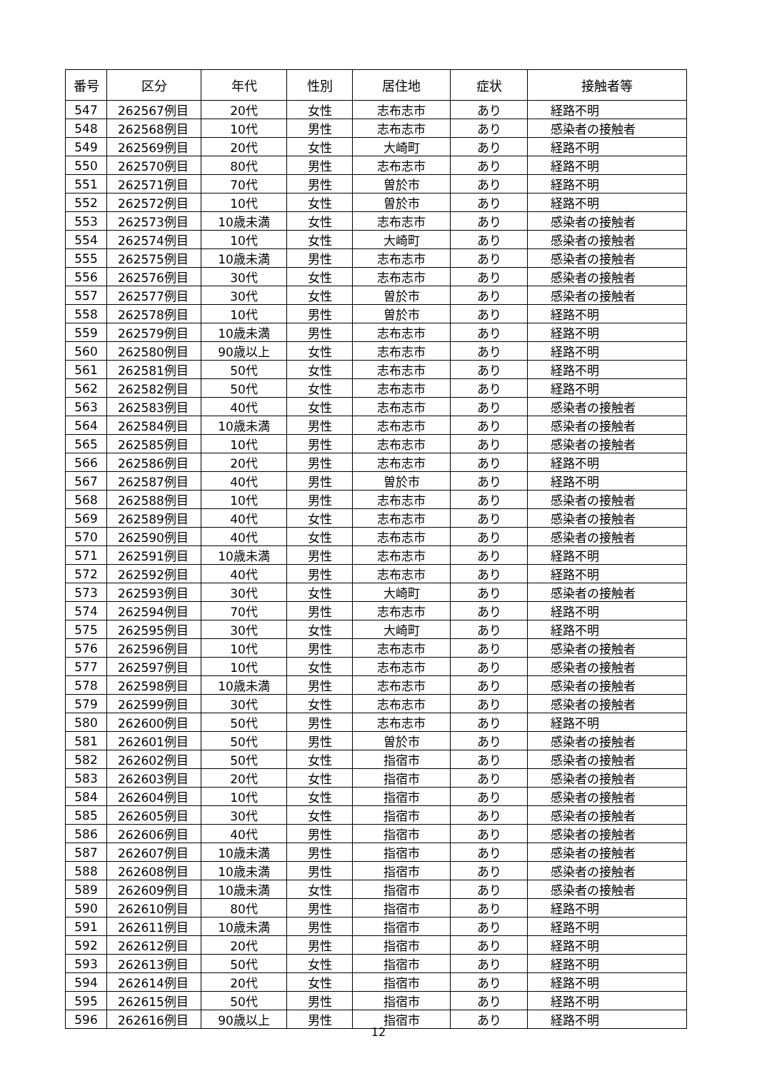| 番号 | 区分 | 年代 | 性別 | 居住地 | 症状 | 接触者等 |
| --- | --- | --- | --- | --- | --- | --- |
| 547 | 262567例目 | 20代 | 女性 | 志布志市 | あり | 経路不明 |
| 548 | 262568例目 | 10代 | 男性 | 志布志市 | あり | 感染者の接触者 |
| 549 | 262569例目 | 20代 | 女性 | 大崎町 | あり | 経路不明 |
| 550 | 262570例目 | 80代 | 男性 | 志布志市 | あり | 経路不明 |
| 551 | 262571例目 | 70代 | 男性 | 曽於市 | あり | 経路不明 |
| 552 | 262572例目 | 10代 | 女性 | 曽於市 | あり | 経路不明 |
| 553 | 262573例目 | 10歳未満 | 女性 | 志布志市 | あり | 感染者の接触者 |
| 554 | 262574例目 | 10代 | 女性 | 大崎町 | あり | 感染者の接触者 |
| 555 | 262575例目 | 10歳未満 | 男性 | 志布志市 | あり | 感染者の接触者 |
| 556 | 262576例目 | 30代 | 女性 | 志布志市 | あり | 感染者の接触者 |
| 557 | 262577例目 | 30代 | 女性 | 曽於市 | あり | 感染者の接触者 |
| 558 | 262578例目 | 10代 | 男性 | 曽於市 | あり | 経路不明 |
| 559 | 262579例目 | 10歳未満 | 男性 | 志布志市 | あり | 経路不明 |
| 560 | 262580例目 | 90歳以上 | 女性 | 志布志市 | あり | 経路不明 |
| 561 | 262581例目 | 50代 | 女性 | 志布志市 | あり | 経路不明 |
| 562 | 262582例目 | 50代 | 女性 | 志布志市 | あり | 経路不明 |
| 563 | 262583例目 | 40代 | 女性 | 志布志市 | あり | 感染者の接触者 |
| 564 | 262584例目 | 10歳未満 | 男性 | 志布志市 | あり | 感染者の接触者 |
| 565 | 262585例目 | 10代 | 男性 | 志布志市 | あり | 感染者の接触者 |
| 566 | 262586例目 | 20代 | 男性 | 志布志市 | あり | 経路不明 |
| 567 | 262587例目 | 40代 | 男性 | 曽於市 | あり | 経路不明 |
| 568 | 262588例目 | 10代 | 男性 | 志布志市 | あり | 感染者の接触者 |
| 569 | 262589例目 | 40代 | 女性 | 志布志市 | あり | 感染者の接触者 |
| 570 | 262590例目 | 40代 | 女性 | 志布志市 | あり | 感染者の接触者 |
| 571 | 262591例目 | 10歳未満 | 男性 | 志布志市 | あり | 経路不明 |
| 572 | 262592例目 | 40代 | 男性 | 志布志市 | あり | 経路不明 |
| 573 | 262593例目 | 30代 | 女性 | 大崎町 | あり | 感染者の接触者 |
| 574 | 262594例目 | 70代 | 男性 | 志布志市 | あり | 経路不明 |
| 575 | 262595例目 | 30代 | 女性 | 大崎町 | あり | 経路不明 |
| 576 | 262596例目 | 10代 | 男性 | 志布志市 | あり | 感染者の接触者 |
| 577 | 262597例目 | 10代 | 女性 | 志布志市 | あり | 感染者の接触者 |
| 578 | 262598例目 | 10歳未満 | 男性 | 志布志市 | あり | 感染者の接触者 |
| 579 | 262599例目 | 30代 | 女性 | 志布志市 | あり | 感染者の接触者 |
| 580 | 262600例目 | 50代 | 男性 | 志布志市 | あり | 経路不明 |
| 581 | 262601例目 | 50代 | 男性 | 曽於市 | あり | 感染者の接触者 |
| 582 | 262602例目 | 50代 | 女性 | 指宿市 | あり | 感染者の接触者 |
| 583 | 262603例目 | 20代 | 女性 | 指宿市 | あり | 感染者の接触者 |
| 584 | 262604例目 | 10代 | 女性 | 指宿市 | あり | 感染者の接触者 |
| 585 | 262605例目 | 30代 | 女性 | 指宿市 | あり | 感染者の接触者 |
| 586 | 262606例目 | 40代 | 男性 | 指宿市 | あり | 感染者の接触者 |
| 587 | 262607例目 | 10歳未満 | 男性 | 指宿市 | あり | 感染者の接触者 |
| 588 | 262608例目 | 10歳未満 | 男性 | 指宿市 | あり | 感染者の接触者 |
| 589 | 262609例目 | 10歳未満 | 女性 | 指宿市 | あり | 感染者の接触者 |
| 590 | 262610例目 | 80代 | 男性 | 指宿市 | あり | 経路不明 |
| 591 | 262611例目 | 10歳未満 | 男性 | 指宿市 | あり | 経路不明 |
| 592 | 262612例目 | 20代 | 男性 | 指宿市 | あり | 経路不明 |
| 593 | 262613例目 | 50代 | 女性 | 指宿市 | あり | 経路不明 |
| 594 | 262614例目 | 20代 | 女性 | 指宿市 | あり | 経路不明 |
| 595 | 262615例目 | 50代 | 男性 | 指宿市 | あり | 経路不明 |
| 596 | 262616例目 | 90歳以上 | 男性 | 指宿市 | あり | 経路不明 |
12